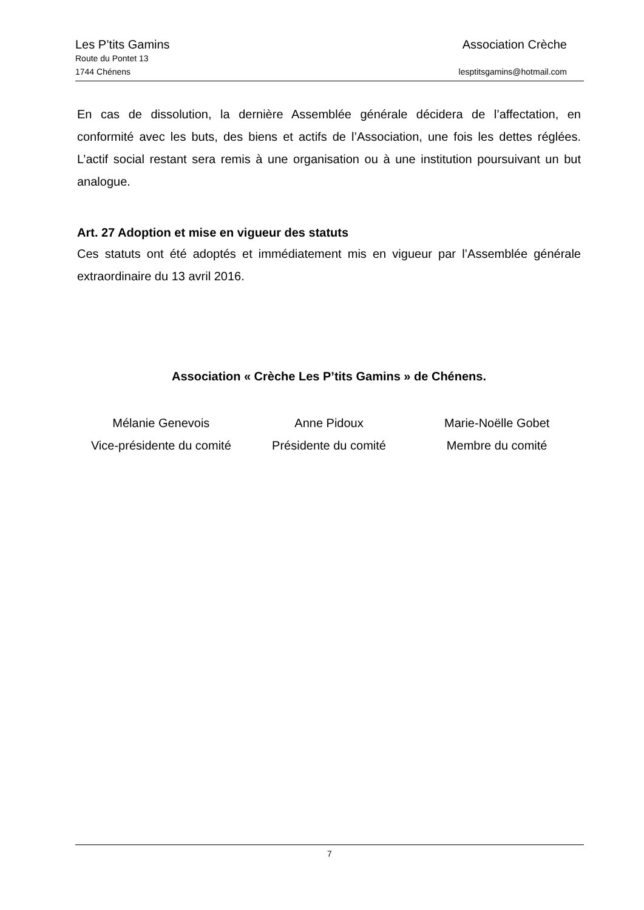Les P’tits Gamins Association Crèche
Route du Pontet 13
1744 Chénens lesptitsgamins@hotmail.com
En cas de dissolution, la dernière Assemblée générale décidera de l’affectation, en conformité avec les buts, des biens et actifs de l’Association, une fois les dettes réglées. L’actif social restant sera remis à une organisation ou à une institution poursuivant un but analogue.
Art. 27 Adoption et mise en vigueur des statuts
Ces statuts ont été adoptés et immédiatement mis en vigueur par l’Assemblée générale extraordinaire du 13 avril 2016.
Association « Crèche Les P’tits Gamins » de Chénens.
Mélanie Genevois
Vice-présidente du comité
Anne Pidoux
Présidente du comité
Marie-Noëlle Gobet
Membre du comité
7